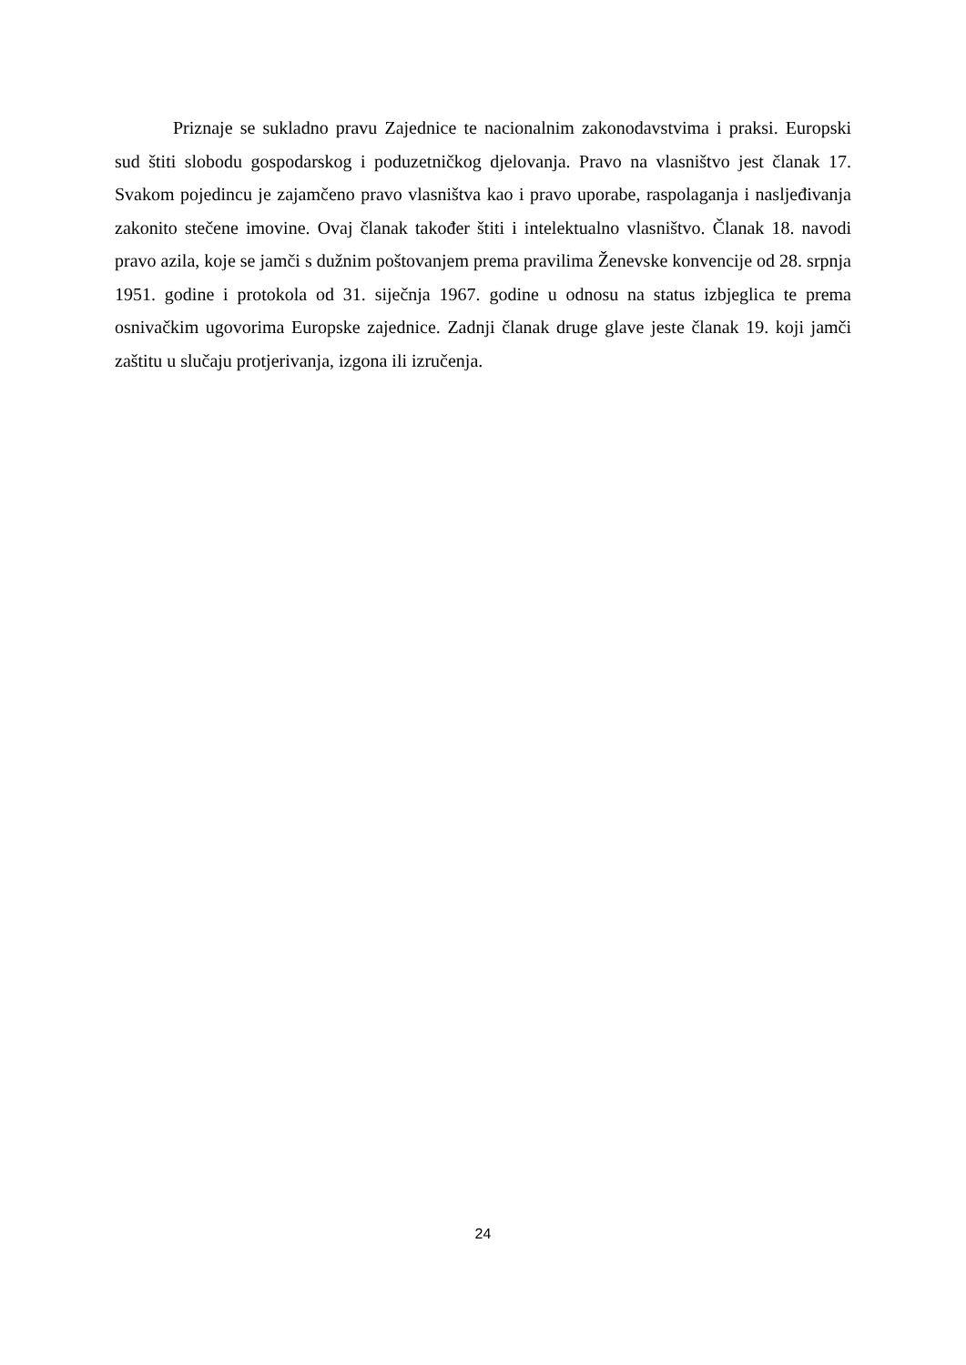Priznaje se sukladno pravu Zajednice te nacionalnim zakonodavstvima i praksi. Europski sud štiti slobodu gospodarskog i poduzetničkog djelovanja. Pravo na vlasništvo jest članak 17. Svakom pojedincu je zajamčeno pravo vlasništva kao i pravo uporabe, raspolaganja i nasljeđivanja zakonito stečene imovine. Ovaj članak također štiti i intelektualno vlasništvo. Članak 18. navodi pravo azila, koje se jamči s dužnim poštovanjem prema pravilima Ženevske konvencije od 28. srpnja 1951. godine i protokola od 31. siječnja 1967. godine u odnosu na status izbjeglica te prema osnivačkim ugovorima Europske zajednice. Zadnji članak druge glave jeste članak 19. koji jamči zaštitu u slučaju protjerivanja, izgona ili izručenja.
24